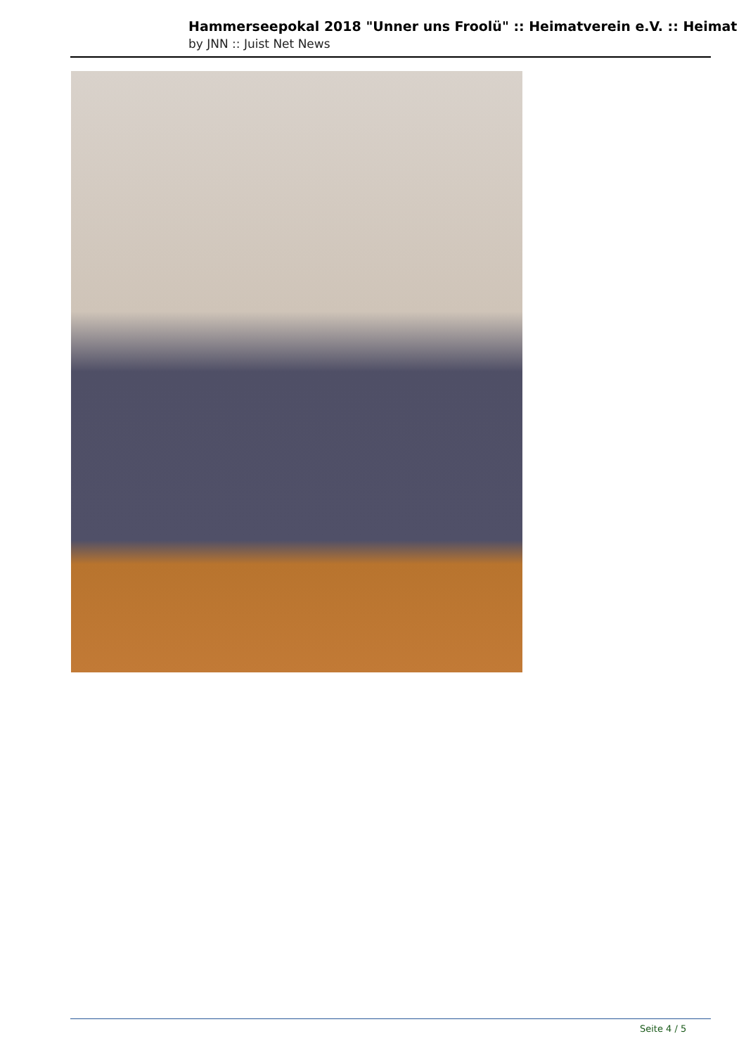Hammerseepokal 2018 "Unner uns Froolü" :: Heimatverein e.V. :: Heimat
by JNN :: Juist Net News
Seite 4 / 5